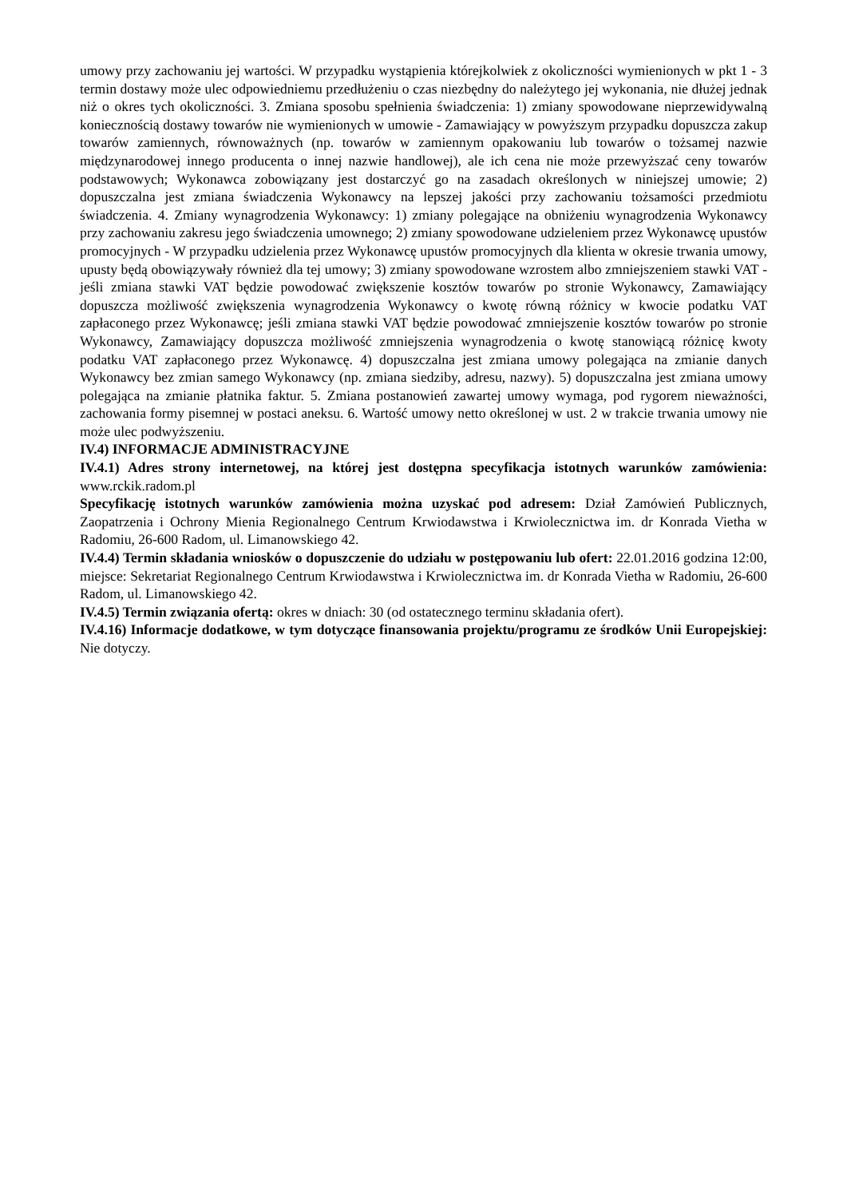umowy przy zachowaniu jej wartości. W przypadku wystąpienia którejkolwiek z okoliczności wymienionych w pkt 1 - 3 termin dostawy może ulec odpowiedniemu przedłużeniu o czas niezbędny do należytego jej wykonania, nie dłużej jednak niż o okres tych okoliczności. 3. Zmiana sposobu spełnienia świadczenia: 1) zmiany spowodowane nieprzewidywalną koniecznością dostawy towarów nie wymienionych w umowie - Zamawiający w powyższym przypadku dopuszcza zakup towarów zamiennych, równoważnych (np. towarów w zamiennym opakowaniu lub towarów o tożsamej nazwie międzynarodowej innego producenta o innej nazwie handlowej), ale ich cena nie może przewyższać ceny towarów podstawowych; Wykonawca zobowiązany jest dostarczyć go na zasadach określonych w niniejszej umowie; 2) dopuszczalna jest zmiana świadczenia Wykonawcy na lepszej jakości przy zachowaniu tożsamości przedmiotu świadczenia. 4. Zmiany wynagrodzenia Wykonawcy: 1) zmiany polegające na obniżeniu wynagrodzenia Wykonawcy przy zachowaniu zakresu jego świadczenia umownego; 2) zmiany spowodowane udzieleniem przez Wykonawcę upustów promocyjnych - W przypadku udzielenia przez Wykonawcę upustów promocyjnych dla klienta w okresie trwania umowy, upusty będą obowiązywały również dla tej umowy; 3) zmiany spowodowane wzrostem albo zmniejszeniem stawki VAT - jeśli zmiana stawki VAT będzie powodować zwiększenie kosztów towarów po stronie Wykonawcy, Zamawiający dopuszcza możliwość zwiększenia wynagrodzenia Wykonawcy o kwotę równą różnicy w kwocie podatku VAT zapłaconego przez Wykonawcę; jeśli zmiana stawki VAT będzie powodować zmniejszenie kosztów towarów po stronie Wykonawcy, Zamawiający dopuszcza możliwość zmniejszenia wynagrodzenia o kwotę stanowiącą różnicę kwoty podatku VAT zapłaconego przez Wykonawcę. 4) dopuszczalna jest zmiana umowy polegająca na zmianie danych Wykonawcy bez zmian samego Wykonawcy (np. zmiana siedziby, adresu, nazwy). 5) dopuszczalna jest zmiana umowy polegająca na zmianie płatnika faktur. 5. Zmiana postanowień zawartej umowy wymaga, pod rygorem nieważności, zachowania formy pisemnej w postaci aneksu. 6. Wartość umowy netto określonej w ust. 2 w trakcie trwania umowy nie może ulec podwyższeniu.
IV.4) INFORMACJE ADMINISTRACYJNE
IV.4.1) Adres strony internetowej, na której jest dostępna specyfikacja istotnych warunków zamówienia: www.rckik.radom.pl
Specyfikację istotnych warunków zamówienia można uzyskać pod adresem: Dział Zamówień Publicznych, Zaopatrzenia i Ochrony Mienia Regionalnego Centrum Krwiodawstwa i Krwiolecznictwa im. dr Konrada Vietha w Radomiu, 26-600 Radom, ul. Limanowskiego 42.
IV.4.4) Termin składania wniosków o dopuszczenie do udziału w postępowaniu lub ofert: 22.01.2016 godzina 12:00, miejsce: Sekretariat Regionalnego Centrum Krwiodawstwa i Krwiolecznictwa im. dr Konrada Vietha w Radomiu, 26-600 Radom, ul. Limanowskiego 42.
IV.4.5) Termin związania ofertą: okres w dniach: 30 (od ostatecznego terminu składania ofert).
IV.4.16) Informacje dodatkowe, w tym dotyczące finansowania projektu/programu ze środków Unii Europejskiej: Nie dotyczy.